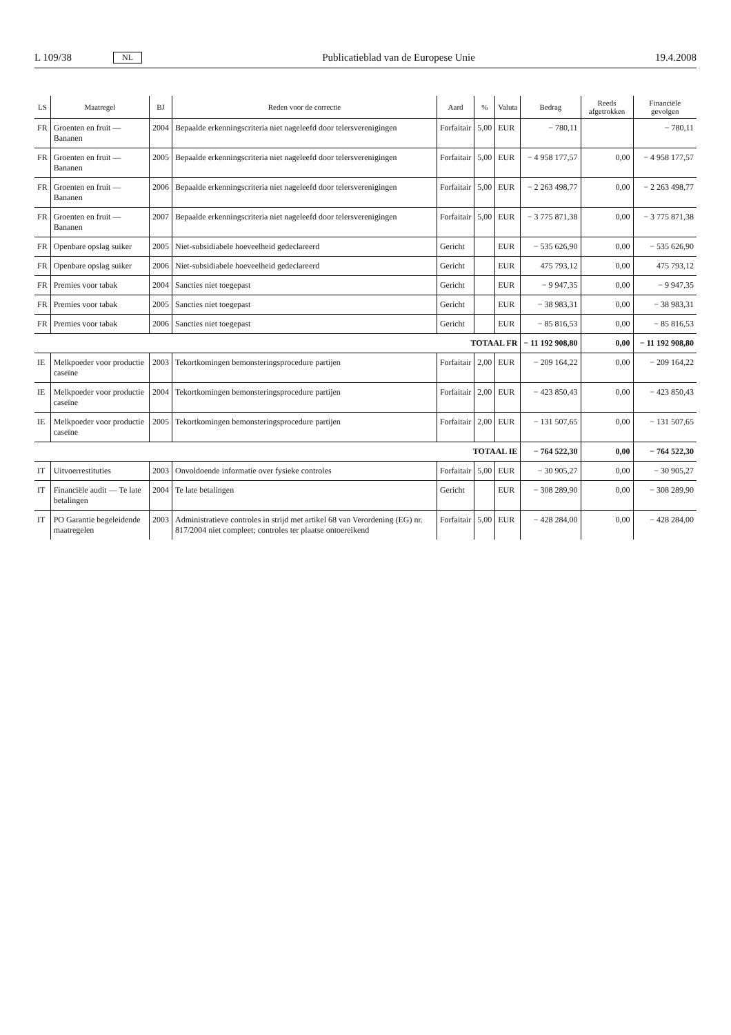L 109/38 NL Publicatieblad van de Europese Unie 19.4.2008
| LS | Maatregel | BJ | Reden voor de correctie | Aard | % | Valuta | Bedrag | Reeds afgetrokken | Financiële gevolgen |
| --- | --- | --- | --- | --- | --- | --- | --- | --- | --- |
| FR | Groenten en fruit — Bananen | 2004 | Bepaalde erkenningscriteria niet nageleefd door telersverenigingen | Forfaitair | 5,00 | EUR | − 780,11 | | − 780,11 |
| FR | Groenten en fruit — Bananen | 2005 | Bepaalde erkenningscriteria niet nageleefd door telersverenigingen | Forfaitair | 5,00 | EUR | − 4 958 177,57 | 0,00 | − 4 958 177,57 |
| FR | Groenten en fruit — Bananen | 2006 | Bepaalde erkenningscriteria niet nageleefd door telersverenigingen | Forfaitair | 5,00 | EUR | − 2 263 498,77 | 0,00 | − 2 263 498,77 |
| FR | Groenten en fruit — Bananen | 2007 | Bepaalde erkenningscriteria niet nageleefd door telersverenigingen | Forfaitair | 5,00 | EUR | − 3 775 871,38 | 0,00 | − 3 775 871,38 |
| FR | Openbare opslag suiker | 2005 | Niet-subsidiabele hoeveelheid gedeclareerd | Gericht | | EUR | − 535 626,90 | 0,00 | − 535 626,90 |
| FR | Openbare opslag suiker | 2006 | Niet-subsidiabele hoeveelheid gedeclareerd | Gericht | | EUR | 475 793,12 | 0,00 | 475 793,12 |
| FR | Premies voor tabak | 2004 | Sancties niet toegepast | Gericht | | EUR | − 9 947,35 | 0,00 | − 9 947,35 |
| FR | Premies voor tabak | 2005 | Sancties niet toegepast | Gericht | | EUR | − 38 983,31 | 0,00 | − 38 983,31 |
| FR | Premies voor tabak | 2006 | Sancties niet toegepast | Gericht | | EUR | − 85 816,53 | 0,00 | − 85 816,53 |
| TOTAAL FR | | | | | | | − 11 192 908,80 | 0,00 | − 11 192 908,80 |
| IE | Melkpoeder voor productie caseïne | 2003 | Tekortkomingen bemonsteringsprocedure partijen | Forfaitair | 2,00 | EUR | − 209 164,22 | 0,00 | − 209 164,22 |
| IE | Melkpoeder voor productie caseïne | 2004 | Tekortkomingen bemonsteringsprocedure partijen | Forfaitair | 2,00 | EUR | − 423 850,43 | 0,00 | − 423 850,43 |
| IE | Melkpoeder voor productie caseïne | 2005 | Tekortkomingen bemonsteringsprocedure partijen | Forfaitair | 2,00 | EUR | − 131 507,65 | 0,00 | − 131 507,65 |
| TOTAAL IE | | | | | | | − 764 522,30 | 0,00 | − 764 522,30 |
| IT | Uitvoerrestituties | 2003 | Onvoldoende informatie over fysieke controles | Forfaitair | 5,00 | EUR | − 30 905,27 | 0,00 | − 30 905,27 |
| IT | Financiële audit — Te late betalingen | 2004 | Te late betalingen | Gericht | | EUR | − 308 289,90 | 0,00 | − 308 289,90 |
| IT | PO Garantie begeleidende maatregelen | 2003 | Administratieve controles in strijd met artikel 68 van Verordening (EG) nr. 817/2004 niet compleet; controles ter plaatse ontoereikend | Forfaitair | 5,00 | EUR | − 428 284,00 | 0,00 | − 428 284,00 |